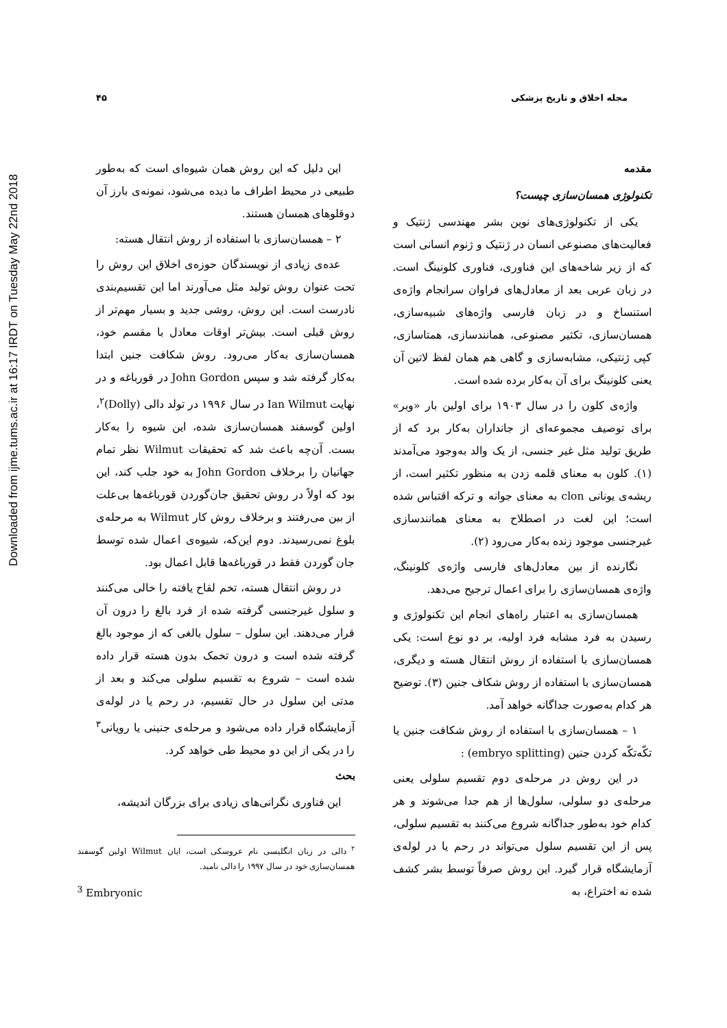Downloaded from ijme.tums.ac.ir at 16:17 IRDT on Tuesday May 22nd 2018
مجله اخلاق و تاریخ پزشکی ۴۵
مقدمه
تکنولوژی همسان‌سازی چیست؟
یکی از تکنولوژی‌های نوین بشر مهندسی ژنتیک و فعالیت‌های مصنوعی انسان در ژنتیک و ژنوم انسانی است که از زیر شاخه‌های این فناوری، فناوری کلونینگ است. در زبان عربی بعد از معادل‌های فراوان سرانجام واژه‌ی استنساخ و در زبان فارسی واژه‌های شبیه‌سازی، همسان‌سازی، تکثیر مصنوعی، همانندسازی، همتاسازی، کپی ژنتیکی، مشابه‌سازی و گاهی هم همان لفظ لاتین آن یعنی کلونینگ برای آن به‌کار برده شده است.
واژه‌ی کلون را در سال ۱۹۰۳ برای اولین بار «وبر» برای توصیف مجموعه‌ای از جانداران به‌کار برد که از طریق تولید مثل غیر جنسی، از یک والد به‌وجود می‌آمدند (۱). کلون به معنای قلمه زدن به منظور تکثیر است، از ریشه‌ی یونانی clon به معنای جوانه و ترکه اقتباس شده است؛ این لغت در اصطلاح به معنای همانندسازی غیرجنسی موجود زنده به‌کار می‌رود (۲).
نگارنده از بین معادل‌های فارسی واژه‌ی کلونینگ، واژه‌ی همسان‌سازی را برای اعمال ترجیح می‌دهد.
همسان‌سازی به اعتبار راه‌های انجام این تکنولوژی و رسیدن به فرد مشابه فرد اولیه، بر دو نوع است: یکی همسان‌سازی با استفاده از روش انتقال هسته و دیگری، همسان‌سازی با استفاده از روش شکاف جنین (۳). توضیح هر کدام به‌صورت جداگانه خواهد آمد.
۱ – همسان‌سازی با استفاده از روش شکافت جنین یا تکّه‌تکّه کردن جنین (embryo splitting) :
در این روش در مرحله‌ی دوم تقسیم سلولی یعنی مرحله‌ی دو سلولی، سلول‌ها از هم جدا می‌شوند و هر کدام خود به‌طور جداگانه شروع می‌کنند به تقسیم سلولی، پس از این تقسیم سلول می‌تواند در رحم یا در لوله‌ی آزمایشگاه قرار گیرد. این روش صرفاً توسط بشر کشف شده نه اختراع، به
این دلیل که این روش همان شیوه‌ای است که به‌طور طبیعی در محیط اطراف ما دیده می‌شود، نمونه‌ی بارز آن دوقلوهای همسان هستند.
۲ – همسان‌سازی با استفاده از روش انتقال هسته:
عده‌ی زیادی از نویسندگان حوزه‌ی اخلاق این روش را تحت عنوان روش تولید مثل می‌آورند اما این تقسیم‌بندی نادرست است. این روش، روشی جدید و بسیار مهم‌تر از روش قبلی است. بیش‌تر اوقات معادل با مقسم خود، همسان‌سازی به‌کار می‌رود. روش شکافت جنین ابتدا به‌کار گرفته شد و سپس John Gordon در قورباغه و در نهایت Ian Wilmut در سال ۱۹۹۶ در تولد دالی (Dolly)<sup>۲</sup>، اولین گوسفند همسان‌سازی شده، این شیوه را به‌کار بست. آن‌چه باعث شد که تحقیقات Wilmut نظر تمام جهانیان را برخلاف John Gordon به خود جلب کند، این بود که اولاً در روش تحقیق جان‌گوردن قورباغه‌ها بی‌علت از بین می‌رفتند و برخلاف روش کار Wilmut به مرحله‌ی بلوغ نمی‌رسیدند. دوم این‌که، شیوه‌ی اعمال شده توسط جان گوردن فقط در قورباغه‌ها قابل اعمال بود.
در روش انتقال هسته، تخم لقاح یافته را خالی می‌کنند و سلول غیرجنسی گرفته شده از فرد بالغ را درون آن قرار می‌دهند. این سلول – سلول بالغی که از موجود بالغ گرفته شده است و درون تخمک بدون هسته قرار داده شده است – شروع به تقسیم سلولی می‌کند و بعد از مدتی این سلول در حال تقسیم، در رحم یا در لوله‌ی آزمایشگاه قرار داده می‌شود و مرحله‌ی جنینی یا رویانی<sup>۳</sup> را در یکی از این دو محیط طی خواهد کرد.
بحث
این فناوری نگرانی‌های زیادی برای بزرگان اندیشه،
<sup>۲</sup> دالی در زبان انگلیسی نام عروسکی است، ایان Wilmut اولین گوسفند همسان‌سازی خود در سال ۱۹۹۷ را دالی نامید.
<sup>3</sup> Embryonic